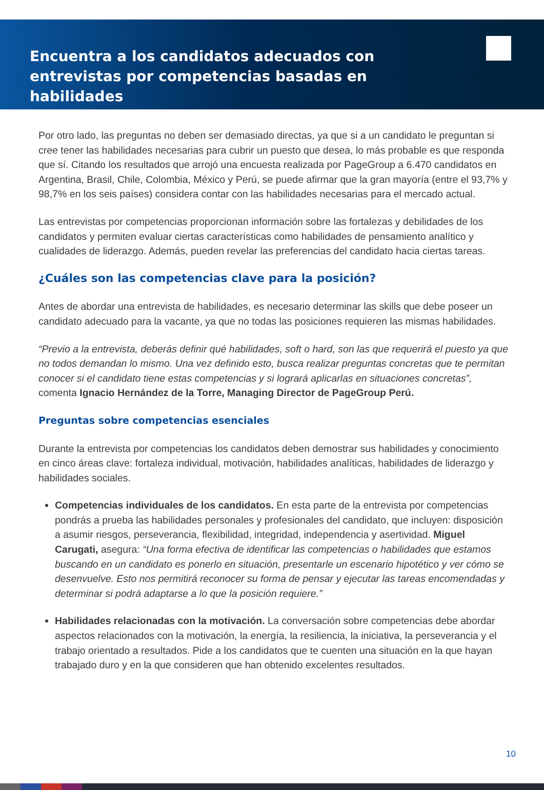Encuentra a los candidatos adecuados con entrevistas por competencias basadas en habilidades
Por otro lado, las preguntas no deben ser demasiado directas, ya que si a un candidato le preguntan si cree tener las habilidades necesarias para cubrir un puesto que desea, lo más probable es que responda que sí. Citando los resultados que arrojó una encuesta realizada por PageGroup a 6.470 candidatos en Argentina, Brasil, Chile, Colombia, México y Perú, se puede afirmar que la gran mayoría (entre el 93,7% y 98,7% en los seis países) considera contar con las habilidades necesarias para el mercado actual.
Las entrevistas por competencias proporcionan información sobre las fortalezas y debilidades de los candidatos y permiten evaluar ciertas características como habilidades de pensamiento analítico y cualidades de liderazgo. Además, pueden revelar las preferencias del candidato hacia ciertas tareas.
¿Cuáles son las competencias clave para la posición?
Antes de abordar una entrevista de habilidades, es necesario determinar las skills que debe poseer un candidato adecuado para la vacante, ya que no todas las posiciones requieren las mismas habilidades.
“Previo a la entrevista, deberás definir qué habilidades, soft o hard, son las que requerirá el puesto ya que no todos demandan lo mismo. Una vez definido esto, busca realizar preguntas concretas que te permitan conocer si el candidato tiene estas competencias y si logrará aplicarlas en situaciones concretas”, comenta Ignacio Hernández de la Torre, Managing Director de PageGroup Perú.
Preguntas sobre competencias esenciales
Durante la entrevista por competencias los candidatos deben demostrar sus habilidades y conocimiento en cinco áreas clave: fortaleza individual, motivación, habilidades analíticas, habilidades de liderazgo y habilidades sociales.
Competencias individuales de los candidatos. En esta parte de la entrevista por competencias pondrás a prueba las habilidades personales y profesionales del candidato, que incluyen: disposición a asumir riesgos, perseverancia, flexibilidad, integridad, independencia y asertividad. Miguel Carugati, asegura: “Una forma efectiva de identificar las competencias o habilidades que estamos buscando en un candidato es ponerlo en situación, presentarle un escenario hipotético y ver cómo se desenvuelve. Esto nos permitirá reconocer su forma de pensar y ejecutar las tareas encomendadas y determinar si podrá adaptarse a lo que la posición requiere.”
Habilidades relacionadas con la motivación. La conversación sobre competencias debe abordar aspectos relacionados con la motivación, la energía, la resiliencia, la iniciativa, la perseverancia y el trabajo orientado a resultados. Pide a los candidatos que te cuenten una situación en la que hayan trabajado duro y en la que consideren que han obtenido excelentes resultados.
10